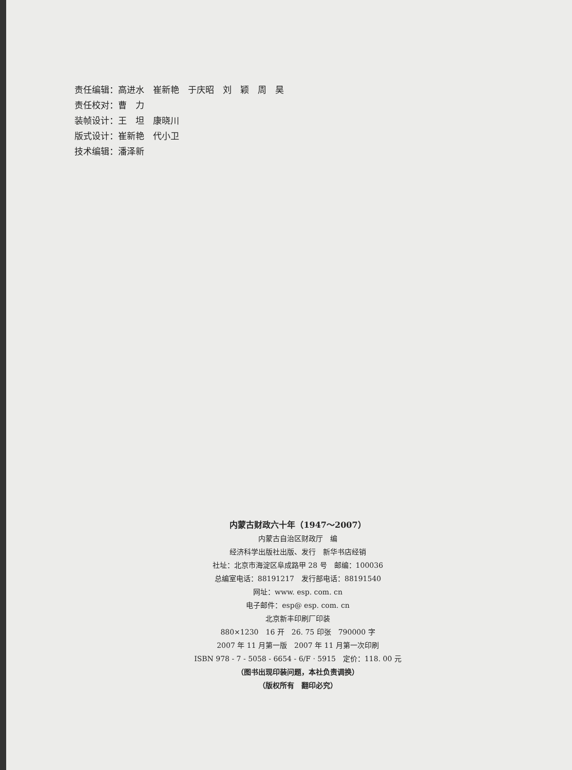责任编辑：高进水　崔新艳　于庆昭　刘　颖　周　昊
责任校对：曹　力
装帧设计：王　坦　康晓川
版式设计：崔新艳　代小卫
技术编辑：潘泽新
内蒙古财政六十年（1947～2007）
内蒙古自治区财政厅　编
经济科学出版社出版、发行　新华书店经销
社址：北京市海淀区阜成路甲 28 号　邮编：100036
总编室电话：88191217　发行部电话：88191540
网址：www. esp. com. cn
电子邮件：esp@ esp. com. cn
北京新丰印刷厂印装
880×1230　16 开　26. 75 印张　790000 字
2007 年 11 月第一版　2007 年 11 月第一次印刷
ISBN 978 - 7 - 5058 - 6654 - 6/F · 5915　定价：118. 00 元
（图书出现印装问题，本社负责调换）
（版权所有　翻印必究）